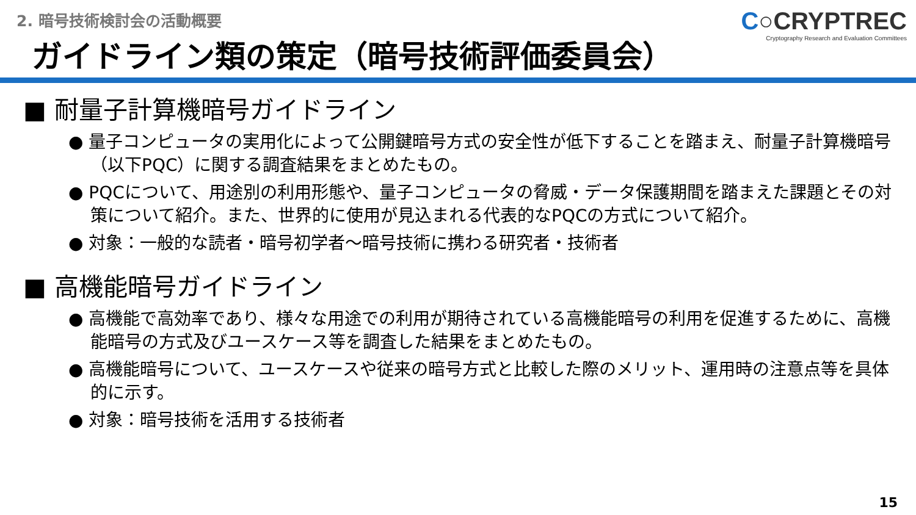2. 暗号技術検討会の活動概要
ガイドライン類の策定（暗号技術評価委員会）
C○CRYPTREC
Cryptography Research and Evaluation Committees
■ 耐量子計算機暗号ガイドライン
● 量子コンピュータの実用化によって公開鍵暗号方式の安全性が低下することを踏まえ、耐量子計算機暗号（以下PQC）に関する調査結果をまとめたもの。
● PQCについて、用途別の利用形態や、量子コンピュータの脅威・データ保護期間を踏まえた課題とその対策について紹介。また、世界的に使用が見込まれる代表的なPQCの方式について紹介。
● 対象：一般的な読者・暗号初学者～暗号技術に携わる研究者・技術者
■ 高機能暗号ガイドライン
● 高機能で高効率であり、様々な用途での利用が期待されている高機能暗号の利用を促進するために、高機能暗号の方式及びユースケース等を調査した結果をまとめたもの。
● 高機能暗号について、ユースケースや従来の暗号方式と比較した際のメリット、運用時の注意点等を具体的に示す。
● 対象：暗号技術を活用する技術者
15